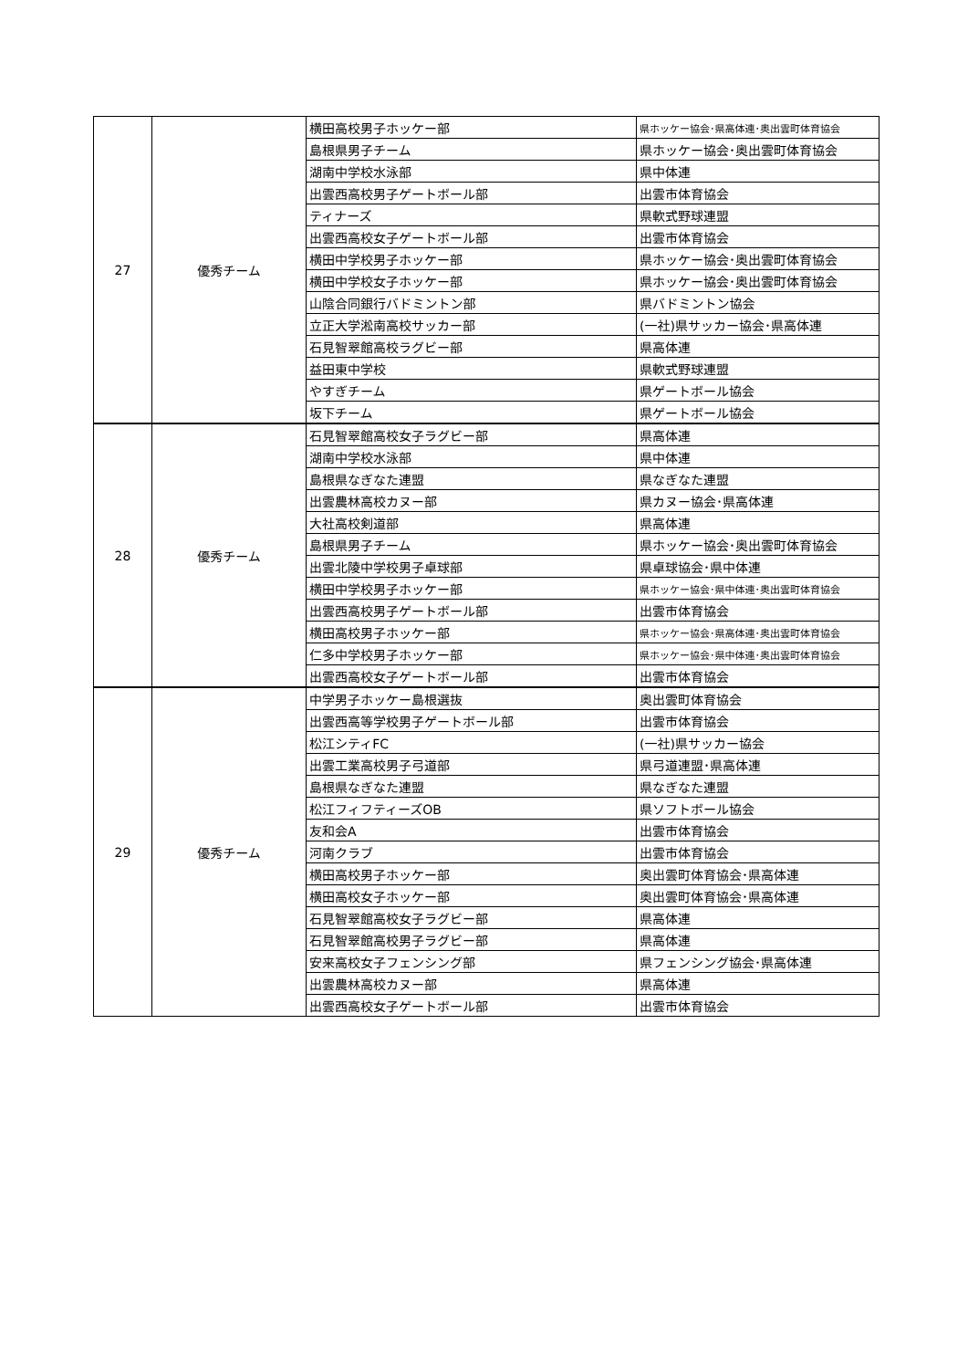| 27 | 優秀チーム | 横田高校男子ホッケー部 | 県ホッケー協会･県高体連･奥出雲町体育協会 |
| | | 島根県男子チーム | 県ホッケー協会･奥出雲町体育協会 |
| | | 湖南中学校水泳部 | 県中体連 |
| | | 出雲西高校男子ゲートボール部 | 出雲市体育協会 |
| | | ティナーズ | 県軟式野球連盟 |
| | | 出雲西高校女子ゲートボール部 | 出雲市体育協会 |
| | | 横田中学校男子ホッケー部 | 県ホッケー協会･奥出雲町体育協会 |
| | | 横田中学校女子ホッケー部 | 県ホッケー協会･奥出雲町体育協会 |
| | | 山陰合同銀行バドミントン部 | 県バドミントン協会 |
| | | 立正大学淞南高校サッカー部 | (一社)県サッカー協会･県高体連 |
| | | 石見智翠館高校ラグビー部 | 県高体連 |
| | | 益田東中学校 | 県軟式野球連盟 |
| | | やすぎチーム | 県ゲートボール協会 |
| | | 坂下チーム | 県ゲートボール協会 |
| 28 | 優秀チーム | 石見智翠館高校女子ラグビー部 | 県高体連 |
| | | 湖南中学校水泳部 | 県中体連 |
| | | 島根県なぎなた連盟 | 県なぎなた連盟 |
| | | 出雲農林高校カヌー部 | 県カヌー協会･県高体連 |
| | | 大社高校剣道部 | 県高体連 |
| | | 島根県男子チーム | 県ホッケー協会･奥出雲町体育協会 |
| | | 出雲北陵中学校男子卓球部 | 県卓球協会･県中体連 |
| | | 横田中学校男子ホッケー部 | 県ホッケー協会･県中体連･奥出雲町体育協会 |
| | | 出雲西高校男子ゲートボール部 | 出雲市体育協会 |
| | | 横田高校男子ホッケー部 | 県ホッケー協会･県高体連･奥出雲町体育協会 |
| | | 仁多中学校男子ホッケー部 | 県ホッケー協会･県中体連･奥出雲町体育協会 |
| | | 出雲西高校女子ゲートボール部 | 出雲市体育協会 |
| 29 | 優秀チーム | 中学男子ホッケー島根選抜 | 奥出雲町体育協会 |
| | | 出雲西高等学校男子ゲートボール部 | 出雲市体育協会 |
| | | 松江シティFC | (一社)県サッカー協会 |
| | | 出雲工業高校男子弓道部 | 県弓道連盟･県高体連 |
| | | 島根県なぎなた連盟 | 県なぎなた連盟 |
| | | 松江フィフティーズOB | 県ソフトボール協会 |
| | | 友和会A | 出雲市体育協会 |
| | | 河南クラブ | 出雲市体育協会 |
| | | 横田高校男子ホッケー部 | 奥出雲町体育協会･県高体連 |
| | | 横田高校女子ホッケー部 | 奥出雲町体育協会･県高体連 |
| | | 石見智翠館高校女子ラグビー部 | 県高体連 |
| | | 石見智翠館高校男子ラグビー部 | 県高体連 |
| | | 安来高校女子フェンシング部 | 県フェンシング協会･県高体連 |
| | | 出雲農林高校カヌー部 | 県高体連 |
| | | 出雲西高校女子ゲートボール部 | 出雲市体育協会 |